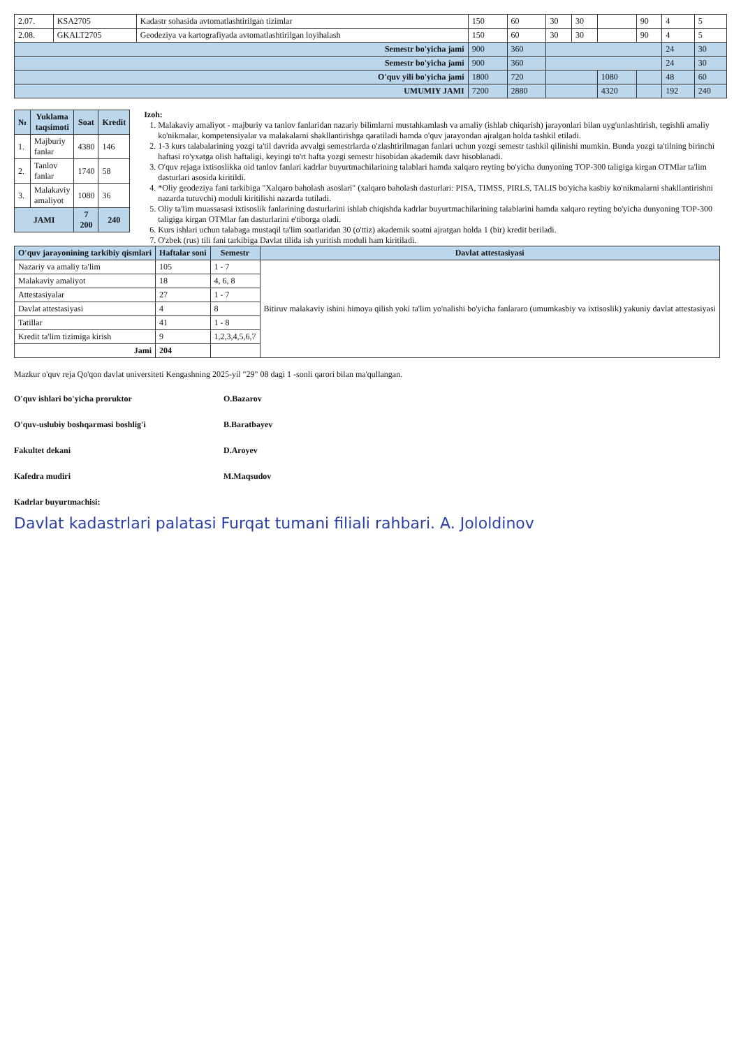| 2.07. | KSA2705 | Kadastr sohasida avtomatlashtirilgan tizimlar | 150 | 60 | 30 | 30 | | 90 | 4 | 5 |
| 2.08. | GKALT2705 | Geodeziya va kartografiyada avtomatlashtirilgan loyihalash | 150 | 60 | 30 | 30 | | 90 | 4 | 5 |
| Semestr bo'yicha jami | | | 900 | 360 | | | | | 24 | 30 |
| Semestr bo'yicha jami | | | 900 | 360 | | | | | 24 | 30 |
| O'quv yili bo'yicha jami | | | 1800 | 720 | | | 1080 | | 48 | 60 |
| UMUMIY JAMI | | | 7200 | 2880 | | | 4320 | | 192 | 240 |
| № | Yuklama taqsimoti | Soat | Kredit |
| --- | --- | --- | --- |
| 1. | Majburiy fanlar | 4380 | 146 |
| 2. | Tanlov fanlar | 1740 | 58 |
| 3. | Malakaviy amaliyot | 1080 | 36 |
| JAMI | | 7 200 | 240 |
Izoh:
1. Malakaviy amaliyot - majburiy va tanlov fanlaridan nazariy bilimlarni mustahkamlash va amaliy (ishlab chiqarish) jarayonlari bilan uyg'unlashtirish, tegishli amaliy ko'nikmalar, kompetensiyalar va malakalarni shakllantirishga qaratiladi hamda o'quv jarayondan ajralgan holda tashkil etiladi.
2. 1-3 kurs talabalarining yozgi ta'til davrida avvalgi semestrlarda o'zlashtirilmagan fanlari uchun yozgi semestr tashkil qilinishi mumkin. Bunda yozgi ta'tilning birinchi haftasi ro'yxatga olish haftaligi, keyingi to'rt hafta yozgi semestr hisobidan akademik davr hisoblanadi.
3. O'quv rejaga ixtisoslikka oid tanlov fanlari kadrlar buyurtmachilarining talablari hamda xalqaro reyting bo'yicha dunyoning TOP-300 taligiga kirgan OTMlar ta'lim dasturlari asosida kiritildi.
4. *Oliy geodeziya fani tarkibiga "Xalqaro baholash asoslari" (xalqaro baholash dasturlari: PISA, TIMSS, PIRLS, TALIS bo'yicha kasbiy ko'nikmalarni shakllantirishni nazarda tutuvchi) moduli kiritilishi nazarda tutiladi.
5. Oliy ta'lim muassasasi ixtisoslik fanlarining dasturlarini ishlab chiqishda kadrlar buyurtmachilarining talablarini hamda xalqaro reyting bo'yicha dunyoning TOP-300 taligiga kirgan OTMlar fan dasturlarini e'tiborga oladi.
6. Kurs ishlari uchun talabaga mustaqil ta'lim soatlaridan 30 (o'ttiz) akademik soatni ajratgan holda 1 (bir) kredit beriladi.
7. O'zbek (rus) tili fani tarkibiga Davlat tilida ish yuritish moduli ham kiritiladi.
| O'quv jarayonining tarkibiy qismlari | Haftalar soni | Semestr | Davlat attestasiyasi |
| --- | --- | --- | --- |
| Nazariy va amaliy ta'lim | 105 | 1 - 7 | Bitiruv malakaviy ishini himoya qilish yoki ta'lim yo'nalishi bo'yicha fanlararo (umumkasbiy va ixtisoslik) yakuniy davlat attestasiyasi |
| Malakaviy amaliyot | 18 | 4, 6, 8 | |
| Attestasiyalar | 27 | 1 - 7 | |
| Davlat attestasiyasi | 4 | 8 | |
| Tatillar | 41 | 1 - 8 | |
| Kredit ta'lim tizimiga kirish | 9 | 1,2,3,4,5,6,7 | |
| Jami | 204 | | |
Mazkur o'quv reja Qo'qon davlat universiteti Kengashning 2025-yil "29" 08 dagi 1 -sonli qarori bilan ma'qullangan.
O'quv ishlari bo'yicha proruktor
O.Bazarov
O'quv-uslubiy boshqarmasi boshlig'i
B.Baratbayev
Fakultet dekani
D.Aroyev
Kafedra mudiri
M.Maqsudov
Kadrlar buyurtmachisi:
Davlat kadastrlari palatasi Furqat tumani filiali rahbari. A. Jololdinov